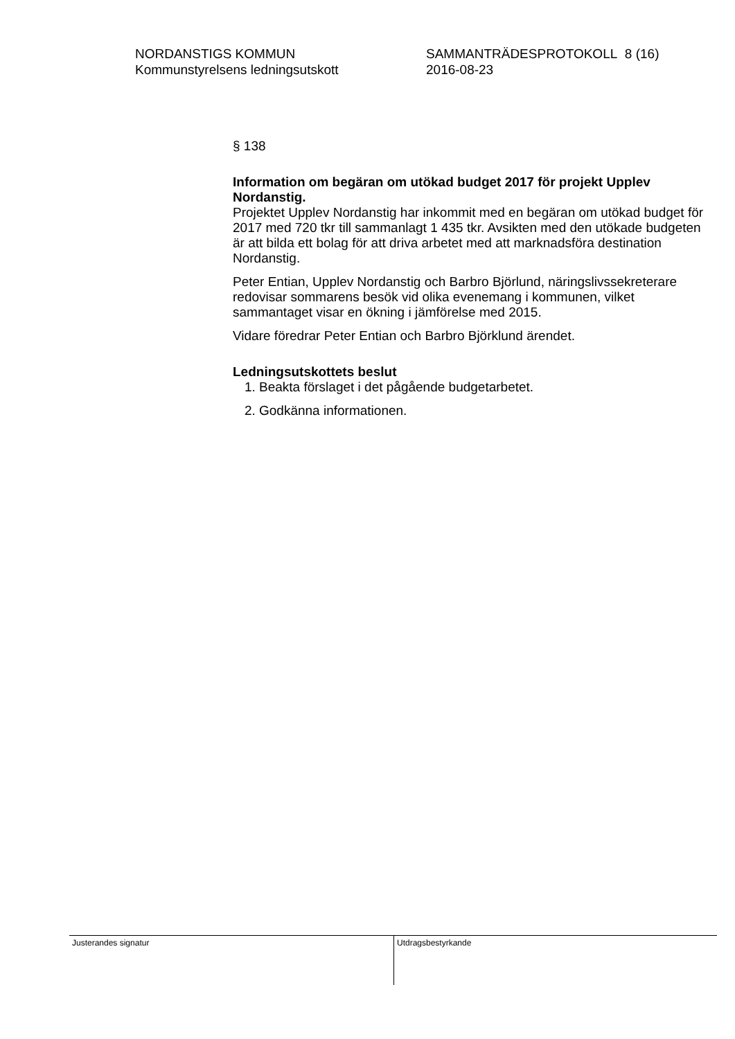NORDANSTIGS KOMMUN
Kommunstyrelsens ledningsutskott
SAMMANTRÄDESPROTOKOLL 8 (16)
2016-08-23
§ 138
Information om begäran om utökad budget 2017 för projekt Upplev Nordanstig.
Projektet Upplev Nordanstig har inkommit med en begäran om utökad budget för 2017 med 720 tkr till sammanlagt 1 435 tkr. Avsikten med den utökade budgeten är att bilda ett bolag för att driva arbetet med att marknadsföra destination Nordanstig.
Peter Entian, Upplev Nordanstig och Barbro Björlund, näringslivssekreterare redovisar sommarens besök vid olika evenemang i kommunen, vilket sammantaget visar en ökning i jämförelse med 2015.
Vidare föredrar Peter Entian och Barbro Björklund ärendet.
Ledningsutskottets beslut
1. Beakta förslaget i det pågående budgetarbetet.
2. Godkänna informationen.
Justerandes signatur Utdragsbestyrkande